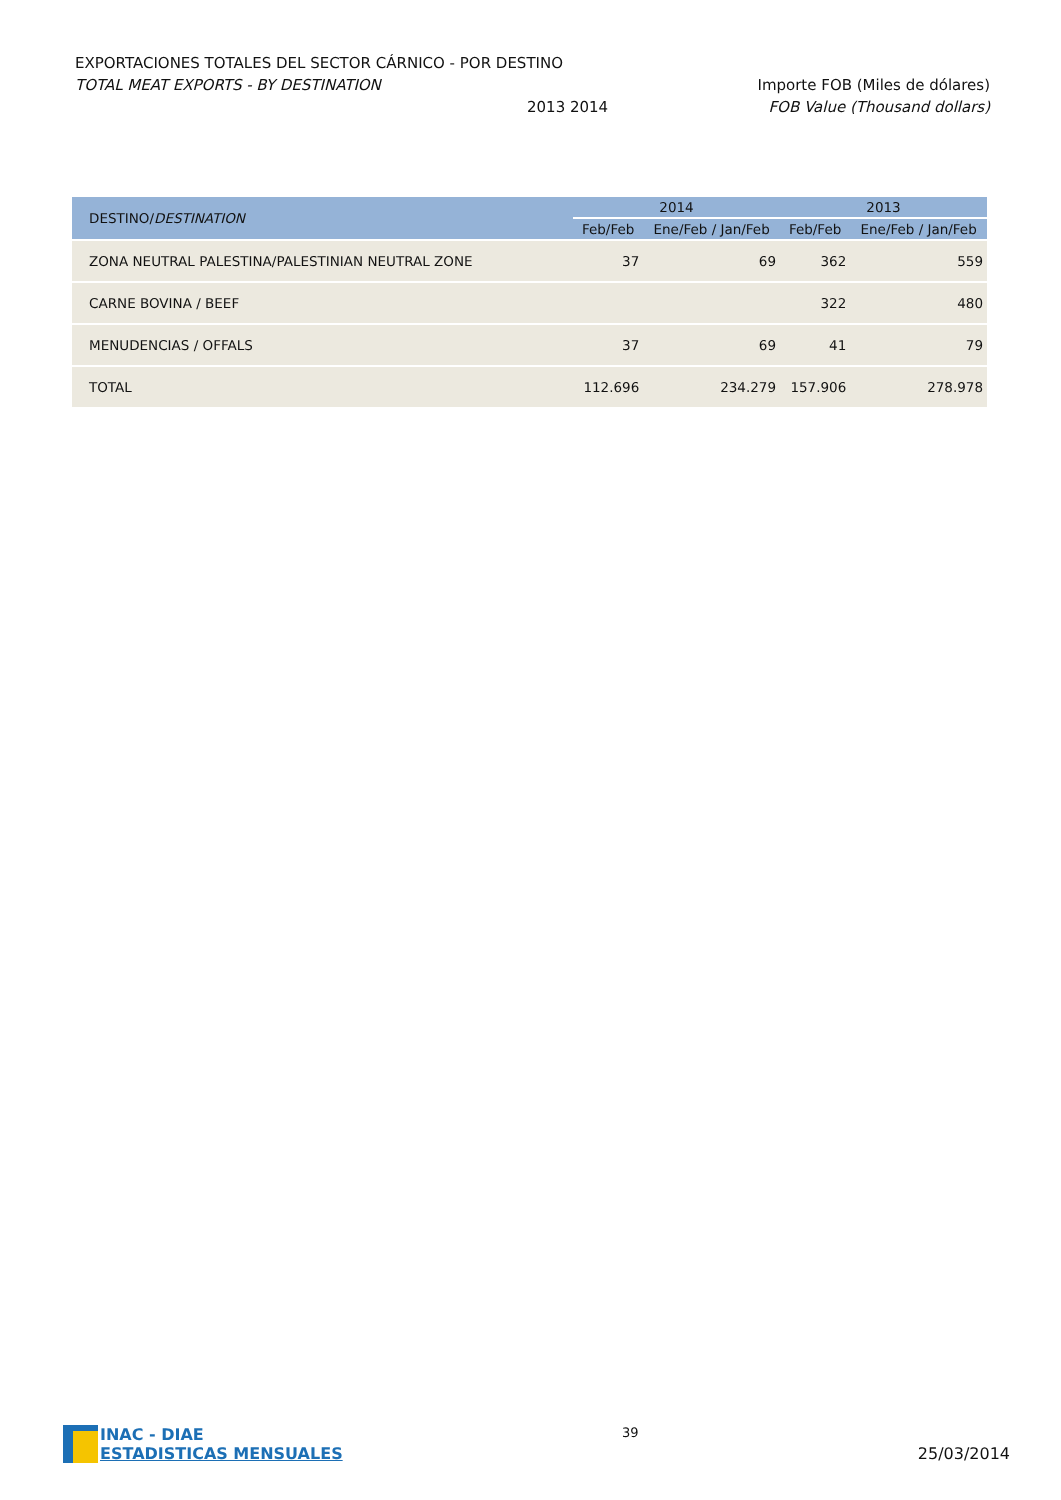EXPORTACIONES TOTALES DEL SECTOR CÁRNICO - POR DESTINO
TOTAL MEAT EXPORTS - BY DESTINATION Importe FOB (Miles de dólares)
2013 2014 FOB Value (Thousand dollars)
| DESTINO/ DESTINATION | 2014 | | 2013 | |
| --- | --- | --- | --- | --- |
| | Feb/Feb | Ene/Feb / Jan/Feb | Feb/Feb | Ene/Feb / Jan/Feb |
| ZONA NEUTRAL PALESTINA/PALESTINIAN NEUTRAL ZONE | 37 | 69 | 362 | 559 |
| CARNE BOVINA / BEEF | | | 322 | 480 |
| MENUDENCIAS / OFFALS | 37 | 69 | 41 | 79 |
| TOTAL | 112.696 | 234.279 | 157.906 | 278.978 |
INAC - DIAE
ESTADISTICAS MENSUALES
39
25/03/2014